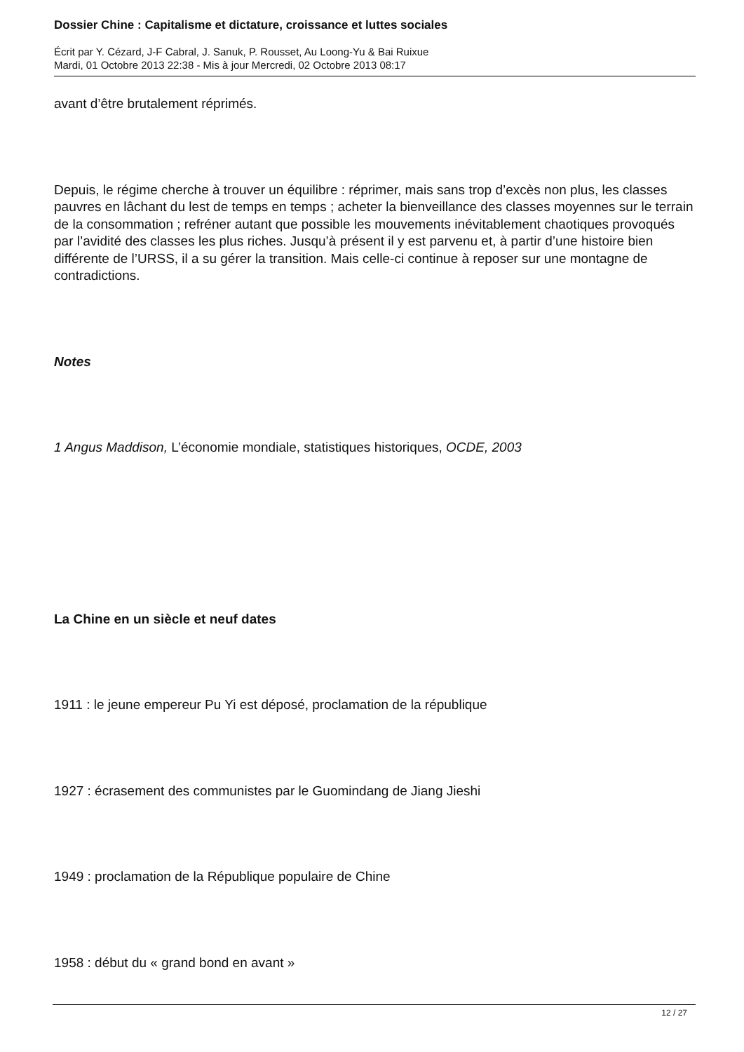Dossier Chine : Capitalisme et dictature, croissance et luttes sociales
Écrit par Y. Cézard, J-F Cabral, J. Sanuk, P. Rousset, Au Loong-Yu & Bai Ruixue
Mardi, 01 Octobre 2013 22:38 - Mis à jour Mercredi, 02 Octobre 2013 08:17
avant d’être brutalement réprimés.
Depuis, le régime cherche à trouver un équilibre : réprimer, mais sans trop d’excès non plus, les classes pauvres en lâchant du lest de temps en temps ; acheter la bienveillance des classes moyennes sur le terrain de la consommation ; refréner autant que possible les mouvements inévitablement chaotiques provoqués par l’avidité des classes les plus riches. Jusqu’à présent il y est parvenu et, à partir d’une histoire bien différente de l’URSS, il a su gérer la transition. Mais celle-ci continue à reposer sur une montagne de contradictions.
Notes
1 Angus Maddison, L’économie mondiale, statistiques historiques, OCDE, 2003
La Chine en un siècle et neuf dates
1911 : le jeune empereur Pu Yi est déposé, proclamation de la république
1927 : écrasement des communistes par le Guomindang de Jiang Jieshi
1949 : proclamation de la République populaire de Chine
1958 : début du « grand bond en avant »
12 / 27